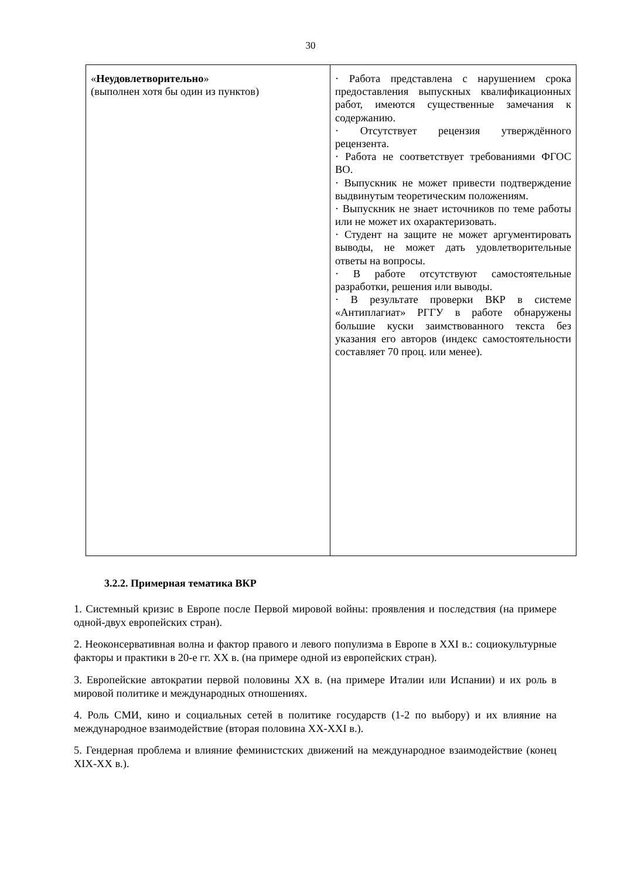30
| « Неудовлетворительно » (выполнен хотя бы один из пунктов) | · Работа представлена с нарушением срока предоставления выпускных квалификационных работ, имеются существенные замечания к содержанию. · Отсутствует рецензия утверждённого рецензента. · Работа не соответствует требованиями ФГОС ВО. · Выпускник не может привести подтверждение выдвинутым теоретическим положениям. · Выпускник не знает источников по теме работы или не может их охарактеризовать. · Студент на защите не может аргументировать выводы, не может дать удовлетворительные ответы на вопросы. · В работе отсутствуют самостоятельные разработки, решения или выводы. · В результате проверки ВКР в системе «Антиплагиат» РГГУ в работе обнаружены большие куски заимствованного текста без указания его авторов (индекс самостоятельности составляет 70 проц. или менее). |
3.2.2. Примерная тематика ВКР
1. Системный кризис в Европе после Первой мировой войны: проявления и последствия (на примере одной-двух европейских стран).
2. Неоконсервативная волна и фактор правого и левого популизма в Европе в XXI в.: социокультурные факторы и практики в 20-е гг. XX в. (на примере одной из европейских стран).
3. Европейские автократии первой половины XX в. (на примере Италии или Испании) и их роль в мировой политике и международных отношениях.
4. Роль СМИ, кино и социальных сетей в политике государств (1-2 по выбору) и их влияние на международное взаимодействие (вторая половина XX-XXI в.).
5. Гендерная проблема и влияние феминистских движений на международное взаимодействие (конец XIX-XX в.).